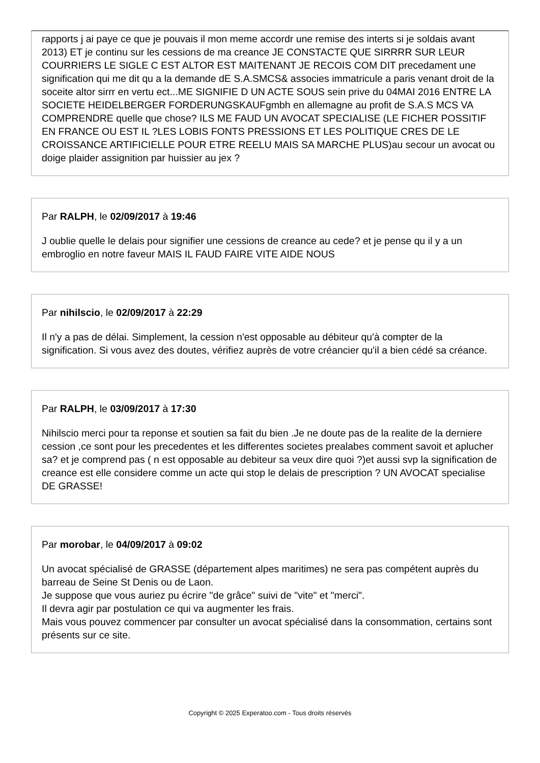rapports j ai paye ce que je pouvais il mon meme accordr une remise des interts si je soldais avant 2013) ET je continu sur les cessions de ma creance JE CONSTACTE QUE SIRRRR SUR LEUR COURRIERS LE SIGLE C EST ALTOR EST MAITENANT JE RECOIS COM DIT precedament une signification qui me dit qu a la demande dE S.A.SMCS& associes immatricule a paris venant droit de la soceite altor sirrr en vertu ect...ME SIGNIFIE D UN ACTE SOUS sein prive du 04MAI 2016 ENTRE LA SOCIETE HEIDELBERGER FORDERUNGSKAUFgmbh en allemagne au profit de S.A.S MCS VA COMPRENDRE quelle que chose? ILS ME FAUD UN AVOCAT SPECIALISE (LE FICHER POSSITIF EN FRANCE OU EST IL ?LES LOBIS FONTS PRESSIONS ET LES POLITIQUE CRES DE LE CROISSANCE ARTIFICIELLE POUR ETRE REELU MAIS SA MARCHE PLUS)au secour un avocat ou doige plaider assignition par huissier au jex ?
Par RALPH, le 02/09/2017 à 19:46
J oublie quelle le delais pour signifier une cessions de creance au cede? et je pense qu il y a un embroglio en notre faveur MAIS IL FAUD FAIRE VITE AIDE NOUS
Par nihilscio, le 02/09/2017 à 22:29
Il n'y a pas de délai. Simplement, la cession n'est opposable au débiteur qu'à compter de la signification. Si vous avez des doutes, vérifiez auprès de votre créancier qu'il a bien cédé sa créance.
Par RALPH, le 03/09/2017 à 17:30
Nihilscio merci pour ta reponse et soutien sa fait du bien .Je ne doute pas de la realite de la derniere cession ,ce sont pour les precedentes et les differentes societes prealabes comment savoit et aplucher sa? et je comprend pas ( n est opposable au debiteur sa veux dire quoi ?)et aussi svp la signification de creance est elle considere comme un acte qui stop le delais de prescription ? UN AVOCAT specialise DE GRASSE!
Par morobar, le 04/09/2017 à 09:02
Un avocat spécialisé de GRASSE (département alpes maritimes) ne sera pas compétent auprès du barreau de Seine St Denis ou de Laon.
Je suppose que vous auriez pu écrire "de grâce" suivi de "vite" et "merci".
Il devra agir par postulation ce qui va augmenter les frais.
Mais vous pouvez commencer par consulter un avocat spécialisé dans la consommation, certains sont présents sur ce site.
Copyright © 2025 Experatoo.com - Tous droits réservés